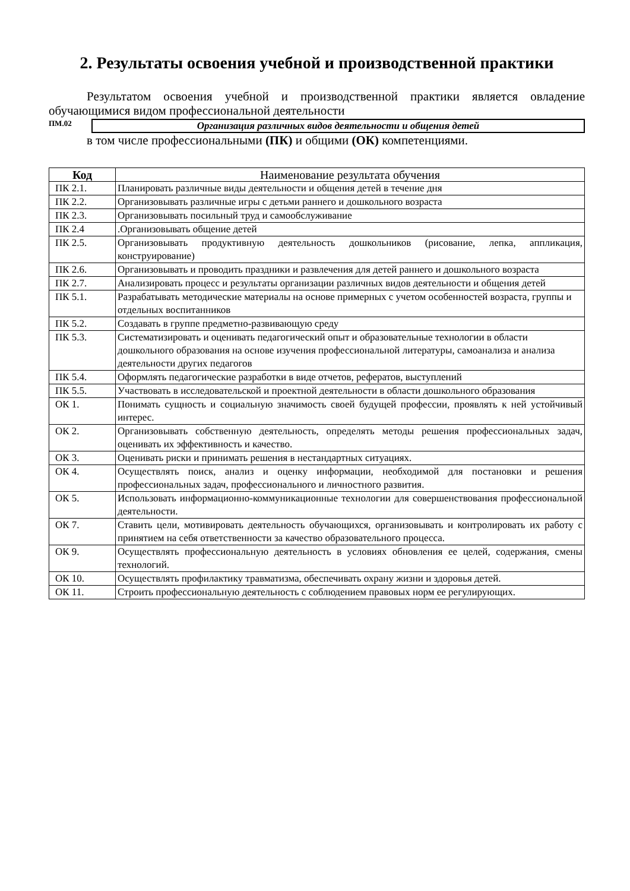2. Результаты освоения учебной и производственной практики
Результатом освоения учебной и производственной практики является овладение обучающимися видом профессиональной деятельности
ПМ.02
Организация различных видов деятельности и общения детей
в том числе профессиональными (ПК) и общими (ОК) компетенциями.
| Код | Наименование результата обучения |
| --- | --- |
| ПК 2.1. | Планировать различные виды деятельности и общения детей в течение дня |
| ПК 2.2. | Организовывать различные игры с детьми раннего и дошкольного возраста |
| ПК 2.3. | Организовывать посильный труд и самообслуживание |
| ПК 2.4 | .Организовывать общение детей |
| ПК 2.5. | Организовывать продуктивную деятельность дошкольников (рисование, лепка, аппликация, конструирование) |
| ПК 2.6. | Организовывать и проводить праздники и развлечения для детей раннего и дошкольного возраста |
| ПК 2.7. | Анализировать процесс и результаты организации различных видов деятельности и общения детей |
| ПК 5.1. | Разрабатывать методические материалы на основе примерных с учетом особенностей возраста, группы и отдельных воспитанников |
| ПК 5.2. | Создавать в группе предметно-развивающую среду |
| ПК 5.3. | Систематизировать и оценивать педагогический опыт и образовательные технологии в области дошкольного образования на основе изучения профессиональной литературы, самоанализа и анализа деятельности других педагогов |
| ПК 5.4. | Оформлять педагогические разработки в виде отчетов, рефератов, выступлений |
| ПК 5.5. | Участвовать в исследовательской и проектной деятельности в области дошкольного образования |
| ОК 1. | Понимать сущность и социальную значимость своей будущей профессии, проявлять к ней устойчивый интерес. |
| ОК 2. | Организовывать собственную деятельность, определять методы решения профессиональных задач, оценивать их эффективность и качество. |
| ОК 3. | Оценивать риски и принимать решения в нестандартных ситуациях. |
| ОК 4. | Осуществлять поиск, анализ и оценку информации, необходимой для постановки и решения профессиональных задач, профессионального и личностного развития. |
| ОК 5. | Использовать информационно-коммуникационные технологии для совершенствования профессиональной деятельности. |
| ОК 7. | Ставить цели, мотивировать деятельность обучающихся, организовывать и контролировать их работу с принятием на себя ответственности за качество образовательного процесса. |
| ОК 9. | Осуществлять профессиональную деятельность в условиях обновления ее целей, содержания, смены технологий. |
| ОК 10. | Осуществлять профилактику травматизма, обеспечивать охрану жизни и здоровья детей. |
| ОК 11. | Строить профессиональную деятельность с соблюдением правовых норм ее регулирующих. |